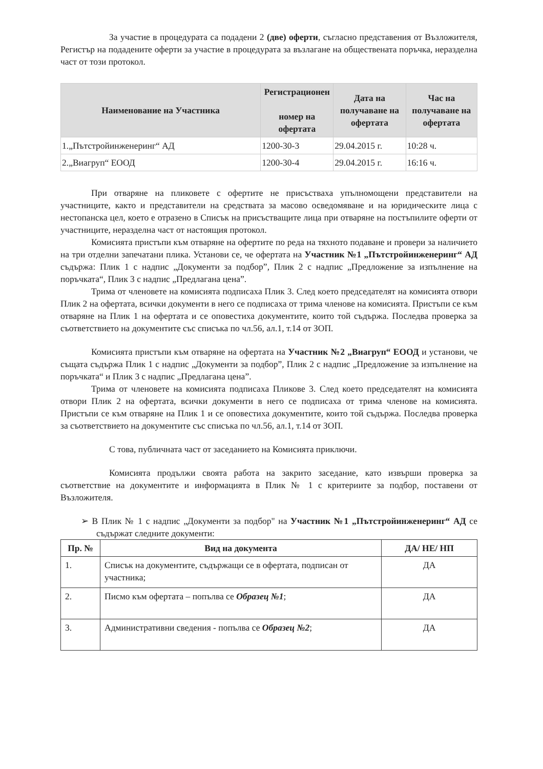За участие в процедурата са подадени 2 (две) оферти, съгласно представения от Възложителя, Регистър на подадените оферти за участие в процедурата за възлагане на обществената поръчка, неразделна част от този протокол.
| Наименование на Участника | Регистрационен номер на офертата | Дата на получаване на офертата | Час на получаване на офертата |
| --- | --- | --- | --- |
| 1.„Пътстройинженеринг“ АД | 1200-30-3 | 29.04.2015 г. | 10:28 ч. |
| 2.„Виагруп“ ЕООД | 1200-30-4 | 29.04.2015 г. | 16:16 ч. |
При отваряне на пликовете с офертите не присъстваха упълномощени представители на участниците, както и представители на средствата за масово осведомяване и на юридическите лица с нестопанска цел, което е отразено в Списък на присъстващите лица при отваряне на постъпилите оферти от участниците, неразделна част от настоящия протокол.
Комисията пристъпи към отваряне на офертите по реда на тяхното подаване и провери за наличието на три отделни запечатани плика. Установи се, че офертата на Участник №1 „Пътстройинженеринг“ АД съдържа: Плик 1 с надпис „Документи за подбор”, Плик 2 с надпис „Предложение за изпълнение на поръчката“, Плик 3 с надпис „Предлагана цена”.
Трима от членовете на комисията подписаха Плик 3. След което председателят на комисията отвори Плик 2 на офертата, всички документи в него се подписаха от трима членове на комисията. Пристъпи се към отваряне на Плик 1 на офертата и се оповестиха документите, които той съдържа. Последва проверка за съответствието на документите със списъка по чл.56, ал.1, т.14 от ЗОП.
Комисията пристъпи към отваряне на офертата на Участник №2 „Виагруп“ ЕООД и установи, че същата съдържа Плик 1 с надпис „Документи за подбор”, Плик 2 с надпис „Предложение за изпълнение на поръчката“ и Плик 3 с надпис „Предлагана цена”.
Трима от членовете на комисията подписаха Пликове 3. След което председателят на комисията отвори Плик 2 на офертата, всички документи в него се подписаха от трима членове на комисията. Пристъпи се към отваряне на Плик 1 и се оповестиха документите, които той съдържа. Последва проверка за съответствието на документите със списъка по чл.56, ал.1, т.14 от ЗОП.
С това, публичната част от заседанието на Комисията приключи.
Комисията продължи своята работа на закрито заседание, като извърши проверка за съответствие на документите и информацията в Плик № 1 с критериите за подбор, поставени от Възложителя.
➢ В Плик № 1 с надпис „Документи за подбор" на Участник №1 „Пътстройинженеринг“ АД се съдържат следните документи:
| Пр. № | Вид на документа | ДА/ НЕ/ НП |
| --- | --- | --- |
| 1. | Списък на документите, съдържащи се в офертата, подписан от участника; | ДА |
| 2. | Писмо към офертата – попълва се Образец №1 ; | ДА |
| 3. | Административни сведения - попълва се Образец №2 ; | ДА |